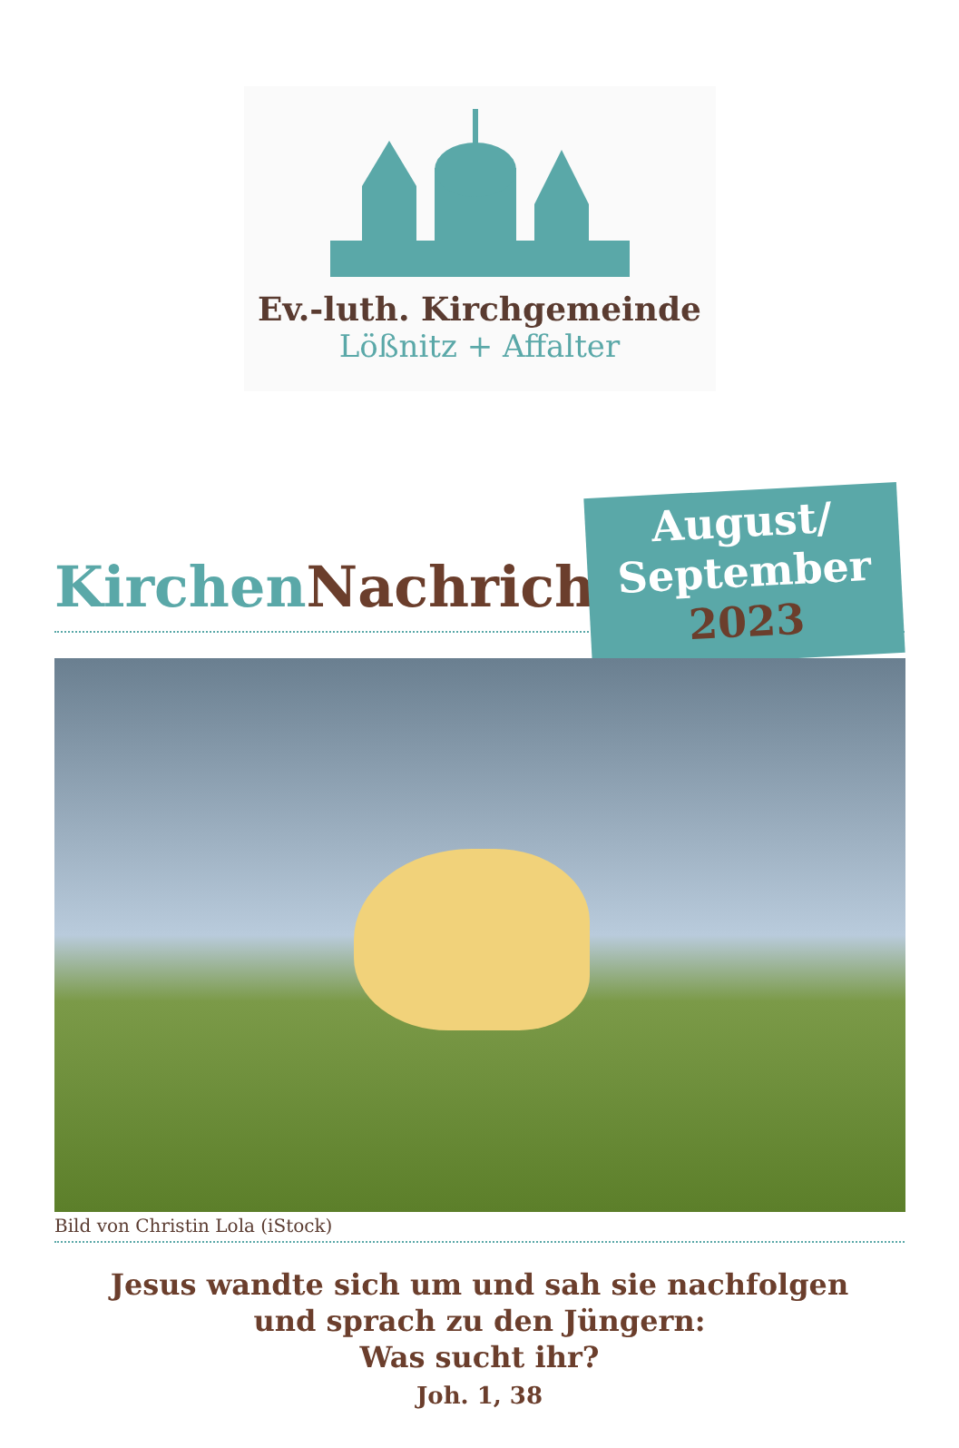Ev.-luth. Kirchgemeinde
Lößnitz + Affalter
Kirchen Nachrichten
August/
September
2023
Bild von Christin Lola (iStock)
Jesus wandte sich um und sah sie nachfolgen
und sprach zu den Jüngern:
Was sucht ihr?
Joh. 1, 38